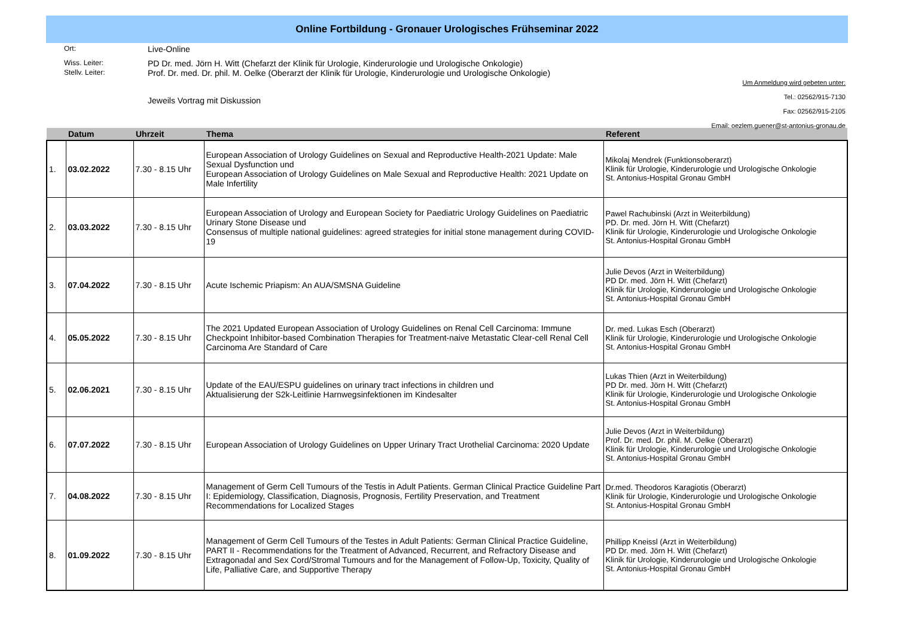Online Fortbildung - Gronauer Urologisches Frühseminar 2022
Ort:
Live-Online
Wiss. Leiter:
PD Dr. med. Jörn H. Witt (Chefarzt der Klinik für Urologie, Kinderurologie und Urologische Onkologie)
Stellv. Leiter:
Prof. Dr. med. Dr. phil. M. Oelke (Oberarzt der Klinik für Urologie, Kinderurologie und Urologische Onkologie)
Jeweils Vortrag mit Diskussion
Um Anmeldung wird gebeten unter:
Tel.: 02562/915-7130
Fax: 02562/915-2105
Email: oezlem.guener@st-antonius-gronau.de
| | Datum | Uhrzeit | Thema | Referent |
| --- | --- | --- | --- | --- |
| 1. | 03.02.2022 | 7.30 - 8.15 Uhr | European Association of Urology Guidelines on Sexual and Reproductive Health-2021 Update: Male Sexual Dysfunction und European Association of Urology Guidelines on Male Sexual and Reproductive Health: 2021 Update on Male Infertility | Mikolaj Mendrek (Funktionsoberarzt) Klinik für Urologie, Kinderurologie und Urologische Onkologie St. Antonius-Hospital Gronau GmbH |
| 2. | 03.03.2022 | 7.30 - 8.15 Uhr | European Association of Urology and European Society for Paediatric Urology Guidelines on Paediatric Urinary Stone Disease und Consensus of multiple national guidelines: agreed strategies for initial stone management during COVID-19 | Pawel Rachubinski (Arzt in Weiterbildung) PD. Dr. med. Jörn H. Witt (Chefarzt) Klinik für Urologie, Kinderurologie und Urologische Onkologie St. Antonius-Hospital Gronau GmbH |
| 3. | 07.04.2022 | 7.30 - 8.15 Uhr | Acute Ischemic Priapism: An AUA/SMSNA Guideline | Julie Devos (Arzt in Weiterbildung) PD Dr. med. Jörn H. Witt (Chefarzt) Klinik für Urologie, Kinderurologie und Urologische Onkologie St. Antonius-Hospital Gronau GmbH |
| 4. | 05.05.2022 | 7.30 - 8.15 Uhr | The 2021 Updated European Association of Urology Guidelines on Renal Cell Carcinoma: Immune Checkpoint Inhibitor-based Combination Therapies for Treatment-naive Metastatic Clear-cell Renal Cell Carcinoma Are Standard of Care | Dr. med. Lukas Esch (Oberarzt) Klinik für Urologie, Kinderurologie und Urologische Onkologie St. Antonius-Hospital Gronau GmbH |
| 5. | 02.06.2021 | 7.30 - 8.15 Uhr | Update of the EAU/ESPU guidelines on urinary tract infections in children und Aktualisierung der S2k-Leitlinie Harnwegsinfektionen im Kindesalter | Lukas Thien (Arzt in Weiterbildung) PD Dr. med. Jörn H. Witt (Chefarzt) Klinik für Urologie, Kinderurologie und Urologische Onkologie St. Antonius-Hospital Gronau GmbH |
| 6. | 07.07.2022 | 7.30 - 8.15 Uhr | European Association of Urology Guidelines on Upper Urinary Tract Urothelial Carcinoma: 2020 Update | Julie Devos (Arzt in Weiterbildung) Prof. Dr. med. Dr. phil. M. Oelke (Oberarzt) Klinik für Urologie, Kinderurologie und Urologische Onkologie St. Antonius-Hospital Gronau GmbH |
| 7. | 04.08.2022 | 7.30 - 8.15 Uhr | Management of Germ Cell Tumours of the Testis in Adult Patients. German Clinical Practice Guideline Part I: Epidemiology, Classification, Diagnosis, Prognosis, Fertility Preservation, and Treatment Recommendations for Localized Stages | Dr.med. Theodoros Karagiotis (Oberarzt) Klinik für Urologie, Kinderurologie und Urologische Onkologie St. Antonius-Hospital Gronau GmbH |
| 8. | 01.09.2022 | 7.30 - 8.15 Uhr | Management of Germ Cell Tumours of the Testes in Adult Patients: German Clinical Practice Guideline, PART II - Recommendations for the Treatment of Advanced, Recurrent, and Refractory Disease and Extragonadal and Sex Cord/Stromal Tumours and for the Management of Follow-Up, Toxicity, Quality of Life, Palliative Care, and Supportive Therapy | Phillipp Kneissl (Arzt in Weiterbildung) PD Dr. med. Jörn H. Witt (Chefarzt) Klinik für Urologie, Kinderurologie und Urologische Onkologie St. Antonius-Hospital Gronau GmbH |